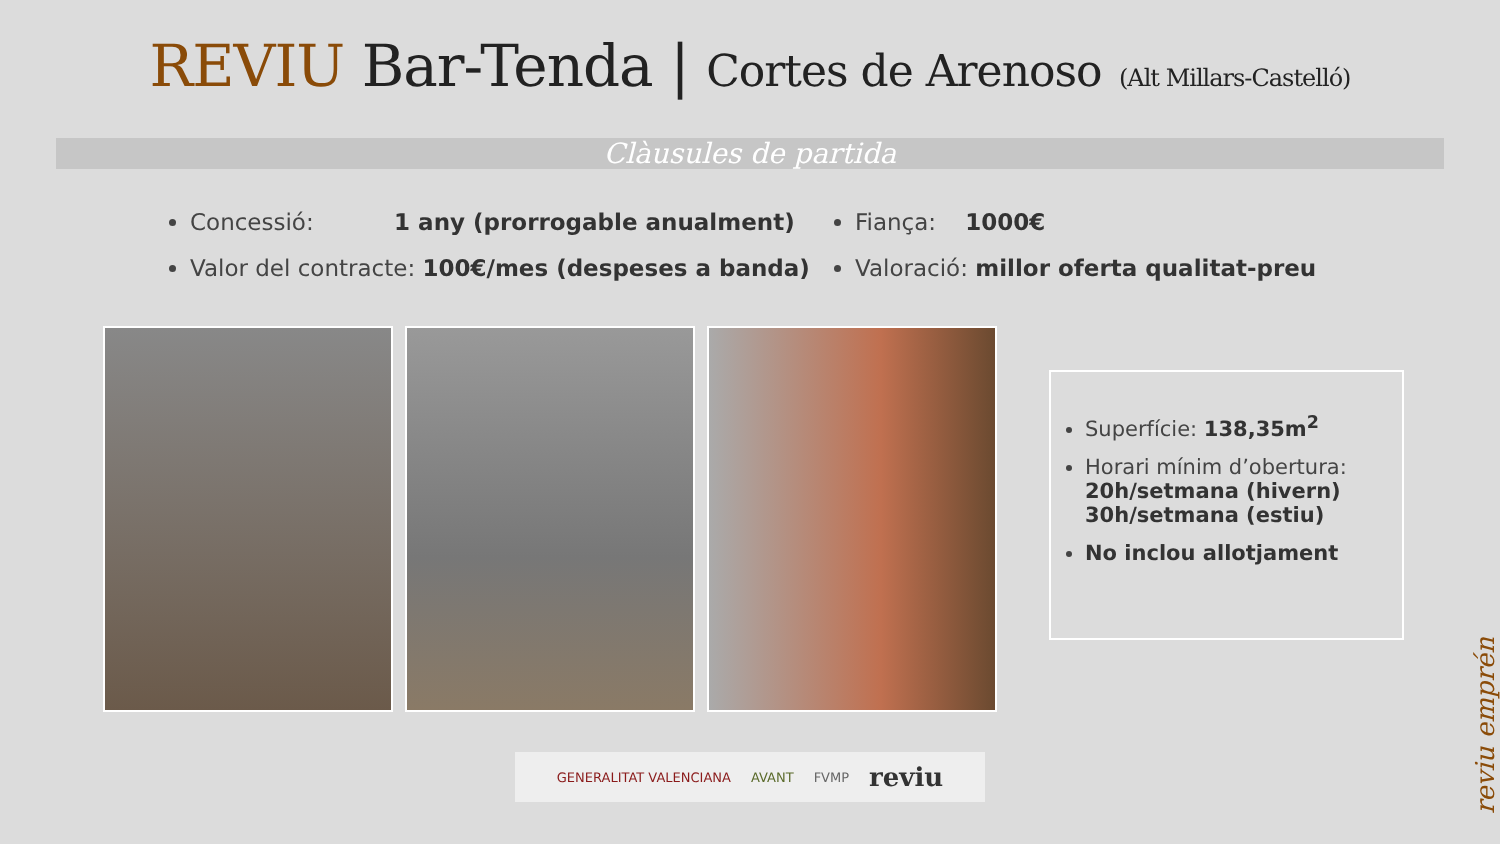REVIU Bar-Tenda | Cortes de Arenoso (Alt Millars-Castelló)
Clàusules de partida
Concessió: 1 any (prorrogable anualment)
Valor del contracte: 100€/mes (despeses a banda)
Fiança: 1000€
Valoració: millor oferta qualitat-preu
Superfície: 138,35m<sup>2</sup>
Horari mínim d’obertura:
20h/setmana (hivern)
30h/setmana (estiu)
No inclou allotjament
GENERALITAT VALENCIANA AVANT FVMP reviu
reviu emprén